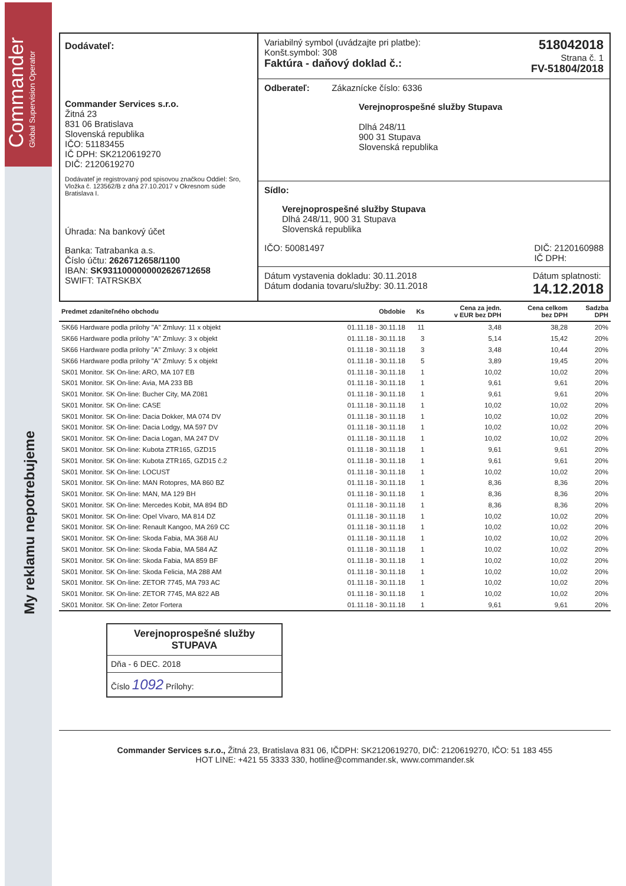Commander
Global Supervision Operator
My reklamu nepotrebujeme
Dodávateľ:
Commander Services s.r.o.
Žitná 23
831 06 Bratislava
Slovenská republika
IČO: 51183455
IČ DPH: SK2120619270
DIČ: 2120619270
Dodávateľ je registrovaný pod spisovou značkou Oddiel: Sro, Vložka č. 123562/B z dňa 27.10.2017 v Okresnom súde Bratislava I.
Úhrada: Na bankový účet
Banka: Tatrabanka a.s.
Číslo účtu: 2626712658/1100
IBAN: SK9311000000002626712658
SWIFT: TATRSKBX
Variabilný symbol (uvádzajte pri platbe):
Konšt.symbol: 308
Faktúra - daňový doklad č.: 518042018
Strana č. 1
FV-51804/2018
Odberateľ: Zákaznícke číslo: 6336
Verejnoprospešné služby Stupava
Dlhá 248/11
900 31 Stupava
Slovenská republika
Sídlo:
Verejnoprospešné služby Stupava
Dlhá 248/11, 900 31 Stupava
Slovenská republika
IČO: 50081497 DIČ: 2120160988
IČ DPH:
Dátum vystavenia dokladu: 30.11.2018
Dátum dodania tovaru/služby: 30.11.2018 Dátum splatnosti:
14.12.2018
| Predmet zdaniteľného obchodu | Obdobie | Ks | Cena za jedn. v EUR bez DPH | Cena celkom bez DPH | Sadzba DPH |
| --- | --- | --- | --- | --- | --- |
| SK66 Hardware podla prilohy "A" Zmluvy: 11 x objekt | 01.11.18 - 30.11.18 | 11 | 3,48 | 38,28 | 20% |
| SK66 Hardware podla prilohy "A" Zmluvy: 3 x objekt | 01.11.18 - 30.11.18 | 3 | 5,14 | 15,42 | 20% |
| SK66 Hardware podla prilohy "A" Zmluvy: 3 x objekt | 01.11.18 - 30.11.18 | 3 | 3,48 | 10,44 | 20% |
| SK66 Hardware podla prilohy "A" Zmluvy: 5 x objekt | 01.11.18 - 30.11.18 | 5 | 3,89 | 19,45 | 20% |
| SK01 Monitor. SK On-line: ARO, MA 107 EB | 01.11.18 - 30.11.18 | 1 | 10,02 | 10,02 | 20% |
| SK01 Monitor. SK On-line: Avia, MA 233 BB | 01.11.18 - 30.11.18 | 1 | 9,61 | 9,61 | 20% |
| SK01 Monitor. SK On-line: Bucher City, MA Z081 | 01.11.18 - 30.11.18 | 1 | 9,61 | 9,61 | 20% |
| SK01 Monitor. SK On-line: CASE | 01.11.18 - 30.11.18 | 1 | 10,02 | 10,02 | 20% |
| SK01 Monitor. SK On-line: Dacia Dokker, MA 074 DV | 01.11.18 - 30.11.18 | 1 | 10,02 | 10,02 | 20% |
| SK01 Monitor. SK On-line: Dacia Lodgy, MA 597 DV | 01.11.18 - 30.11.18 | 1 | 10,02 | 10,02 | 20% |
| SK01 Monitor. SK On-line: Dacia Logan, MA 247 DV | 01.11.18 - 30.11.18 | 1 | 10,02 | 10,02 | 20% |
| SK01 Monitor. SK On-line: Kubota ZTR165, GZD15 | 01.11.18 - 30.11.18 | 1 | 9,61 | 9,61 | 20% |
| SK01 Monitor. SK On-line: Kubota ZTR165, GZD15 č.2 | 01.11.18 - 30.11.18 | 1 | 9,61 | 9,61 | 20% |
| SK01 Monitor. SK On-line: LOCUST | 01.11.18 - 30.11.18 | 1 | 10,02 | 10,02 | 20% |
| SK01 Monitor. SK On-line: MAN Rotopres, MA 860 BZ | 01.11.18 - 30.11.18 | 1 | 8,36 | 8,36 | 20% |
| SK01 Monitor. SK On-line: MAN, MA 129 BH | 01.11.18 - 30.11.18 | 1 | 8,36 | 8,36 | 20% |
| SK01 Monitor. SK On-line: Mercedes Kobit, MA 894 BD | 01.11.18 - 30.11.18 | 1 | 8,36 | 8,36 | 20% |
| SK01 Monitor. SK On-line: Opel Vivaro, MA 814 DZ | 01.11.18 - 30.11.18 | 1 | 10,02 | 10,02 | 20% |
| SK01 Monitor. SK On-line: Renault Kangoo, MA 269 CC | 01.11.18 - 30.11.18 | 1 | 10,02 | 10,02 | 20% |
| SK01 Monitor. SK On-line: Skoda Fabia, MA 368 AU | 01.11.18 - 30.11.18 | 1 | 10,02 | 10,02 | 20% |
| SK01 Monitor. SK On-line: Skoda Fabia, MA 584 AZ | 01.11.18 - 30.11.18 | 1 | 10,02 | 10,02 | 20% |
| SK01 Monitor. SK On-line: Skoda Fabia, MA 859 BF | 01.11.18 - 30.11.18 | 1 | 10,02 | 10,02 | 20% |
| SK01 Monitor. SK On-line: Skoda Felicia, MA 288 AM | 01.11.18 - 30.11.18 | 1 | 10,02 | 10,02 | 20% |
| SK01 Monitor. SK On-line: ZETOR 7745, MA 793 AC | 01.11.18 - 30.11.18 | 1 | 10,02 | 10,02 | 20% |
| SK01 Monitor. SK On-line: ZETOR 7745, MA 822 AB | 01.11.18 - 30.11.18 | 1 | 10,02 | 10,02 | 20% |
| SK01 Monitor. SK On-line: Zetor Fortera | 01.11.18 - 30.11.18 | 1 | 9,61 | 9,61 | 20% |
Verejnoprospešné služby
STUPAVA
Dňa - 6 DEC. 2018
Číslo 1092 Prílohy:
Commander Services s.r.o., Žitná 23, Bratislava 831 06, IČDPH: SK2120619270, DIČ: 2120619270, IČO: 51 183 455
HOT LINE: +421 55 3333 330, hotline@commander.sk, www.commander.sk